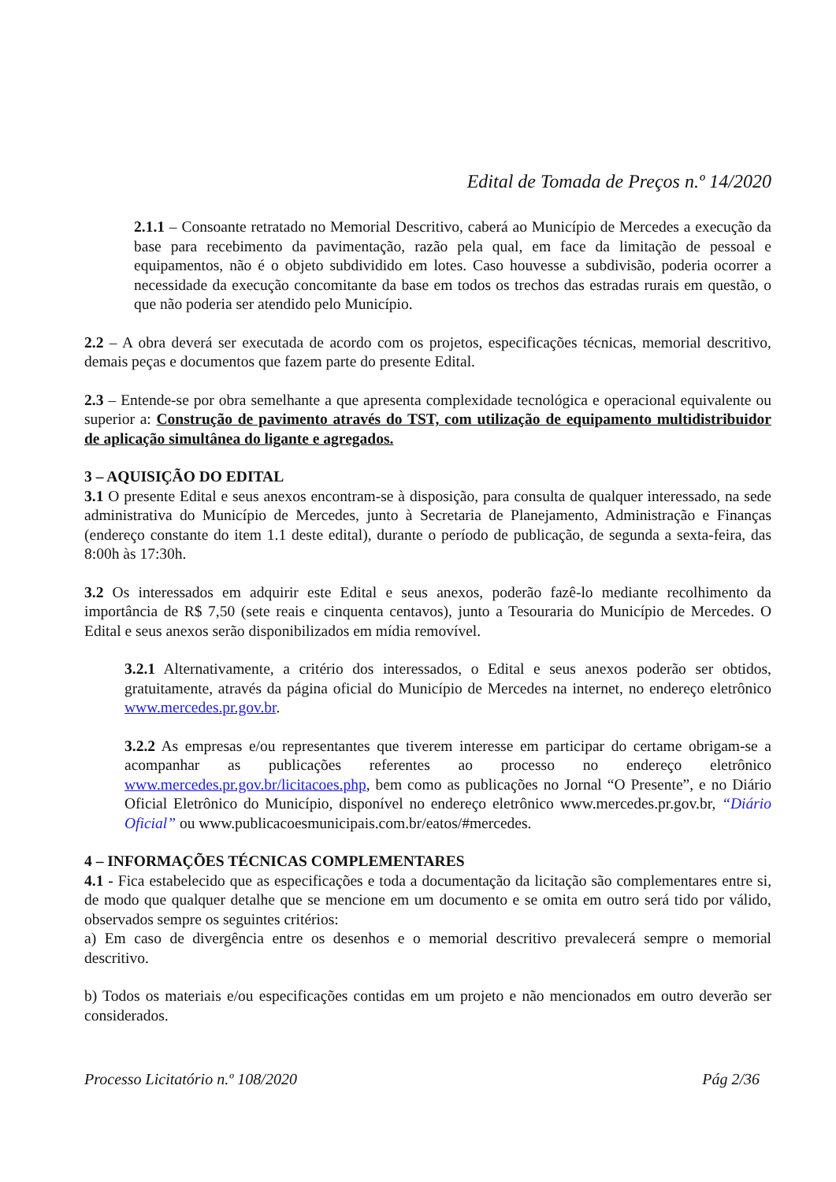Edital de Tomada de Preços n.º 14/2020
2.1.1 – Consoante retratado no Memorial Descritivo, caberá ao Município de Mercedes a execução da base para recebimento da pavimentação, razão pela qual, em face da limitação de pessoal e equipamentos, não é o objeto subdividido em lotes. Caso houvesse a subdivisão, poderia ocorrer a necessidade da execução concomitante da base em todos os trechos das estradas rurais em questão, o que não poderia ser atendido pelo Município.
2.2 – A obra deverá ser executada de acordo com os projetos, especificações técnicas, memorial descritivo, demais peças e documentos que fazem parte do presente Edital.
2.3 – Entende-se por obra semelhante a que apresenta complexidade tecnológica e operacional equivalente ou superior a: Construção de pavimento através do TST, com utilização de equipamento multidistribuidor de aplicação simultânea do ligante e agregados.
3 – AQUISIÇÃO DO EDITAL
3.1 O presente Edital e seus anexos encontram-se à disposição, para consulta de qualquer interessado, na sede administrativa do Município de Mercedes, junto à Secretaria de Planejamento, Administração e Finanças (endereço constante do item 1.1 deste edital), durante o período de publicação, de segunda a sexta-feira, das 8:00h às 17:30h.
3.2 Os interessados em adquirir este Edital e seus anexos, poderão fazê-lo mediante recolhimento da importância de R$ 7,50 (sete reais e cinquenta centavos), junto a Tesouraria do Município de Mercedes. O Edital e seus anexos serão disponibilizados em mídia removível.
3.2.1 Alternativamente, a critério dos interessados, o Edital e seus anexos poderão ser obtidos, gratuitamente, através da página oficial do Município de Mercedes na internet, no endereço eletrônico www.mercedes.pr.gov.br.
3.2.2 As empresas e/ou representantes que tiverem interesse em participar do certame obrigam-se a acompanhar as publicações referentes ao processo no endereço eletrônico www.mercedes.pr.gov.br/licitacoes.php, bem como as publicações no Jornal “O Presente”, e no Diário Oficial Eletrônico do Município, disponível no endereço eletrônico www.mercedes.pr.gov.br, “Diário Oficial” ou www.publicacoesmunicipais.com.br/eatos/#mercedes.
4 – INFORMAÇÕES TÉCNICAS COMPLEMENTARES
4.1 - Fica estabelecido que as especificações e toda a documentação da licitação são complementares entre si, de modo que qualquer detalhe que se mencione em um documento e se omita em outro será tido por válido, observados sempre os seguintes critérios:
a) Em caso de divergência entre os desenhos e o memorial descritivo prevalecerá sempre o memorial descritivo.
b) Todos os materiais e/ou especificações contidas em um projeto e não mencionados em outro deverão ser considerados.
Processo Licitatório n.º 108/2020 Pág 2/36